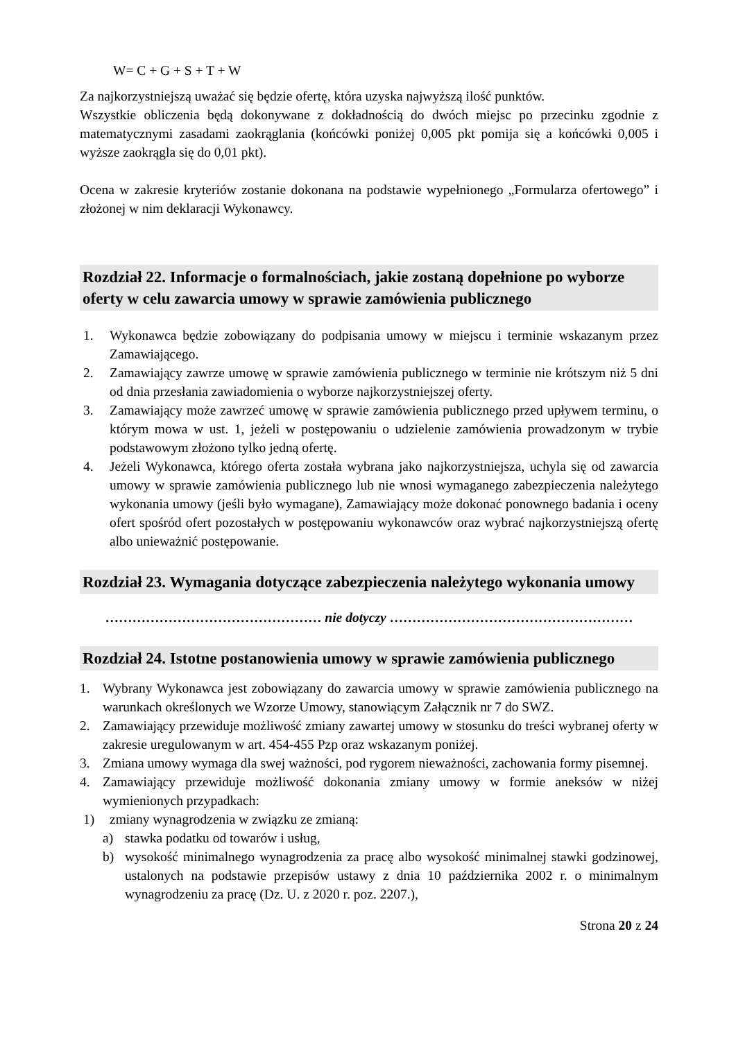W= C + G + S + T + W
Za najkorzystniejszą uważać się będzie ofertę, która uzyska najwyższą ilość punktów.
Wszystkie obliczenia będą dokonywane z dokładnością do dwóch miejsc po przecinku zgodnie z matematycznymi zasadami zaokrąglania (końcówki poniżej 0,005 pkt pomija się a końcówki 0,005 i wyższe zaokrągla się do 0,01 pkt).
Ocena w zakresie kryteriów zostanie dokonana na podstawie wypełnionego „Formularza ofertowego” i złożonej w nim deklaracji Wykonawcy.
Rozdział 22. Informacje o formalnościach, jakie zostaną dopełnione po wyborze oferty w celu zawarcia umowy w sprawie zamówienia publicznego
1. Wykonawca będzie zobowiązany do podpisania umowy w miejscu i terminie wskazanym przez Zamawiającego.
2. Zamawiający zawrze umowę w sprawie zamówienia publicznego w terminie nie krótszym niż 5 dni od dnia przesłania zawiadomienia o wyborze najkorzystniejszej oferty.
3. Zamawiający może zawrzeć umowę w sprawie zamówienia publicznego przed upływem terminu, o którym mowa w ust. 1, jeżeli w postępowaniu o udzielenie zamówienia prowadzonym w trybie podstawowym złożono tylko jedną ofertę.
4. Jeżeli Wykonawca, którego oferta została wybrana jako najkorzystniejsza, uchyla się od zawarcia umowy w sprawie zamówienia publicznego lub nie wnosi wymaganego zabezpieczenia należytego wykonania umowy (jeśli było wymagane), Zamawiający może dokonać ponownego badania i oceny ofert spośród ofert pozostałych w postępowaniu wykonawców oraz wybrać najkorzystniejszą ofertę albo unieważnić postępowanie.
Rozdział 23. Wymagania dotyczące zabezpieczenia należytego wykonania umowy
………………………………………… nie dotyczy ………………………………………………
Rozdział 24. Istotne postanowienia umowy w sprawie zamówienia publicznego
1. Wybrany Wykonawca jest zobowiązany do zawarcia umowy w sprawie zamówienia publicznego na warunkach określonych we Wzorze Umowy, stanowiącym Załącznik nr 7 do SWZ.
2. Zamawiający przewiduje możliwość zmiany zawartej umowy w stosunku do treści wybranej oferty w zakresie uregulowanym w art. 454-455 Pzp oraz wskazanym poniżej.
3. Zmiana umowy wymaga dla swej ważności, pod rygorem nieważności, zachowania formy pisemnej.
4. Zamawiający przewiduje możliwość dokonania zmiany umowy w formie aneksów w niżej wymienionych przypadkach:
1) zmiany wynagrodzenia w związku ze zmianą:
a) stawka podatku od towarów i usług,
b) wysokość minimalnego wynagrodzenia za pracę albo wysokość minimalnej stawki godzinowej, ustalonych na podstawie przepisów ustawy z dnia 10 października 2002 r. o minimalnym wynagrodzeniu za pracę (Dz. U. z 2020 r. poz. 2207.),
Strona 20 z 24